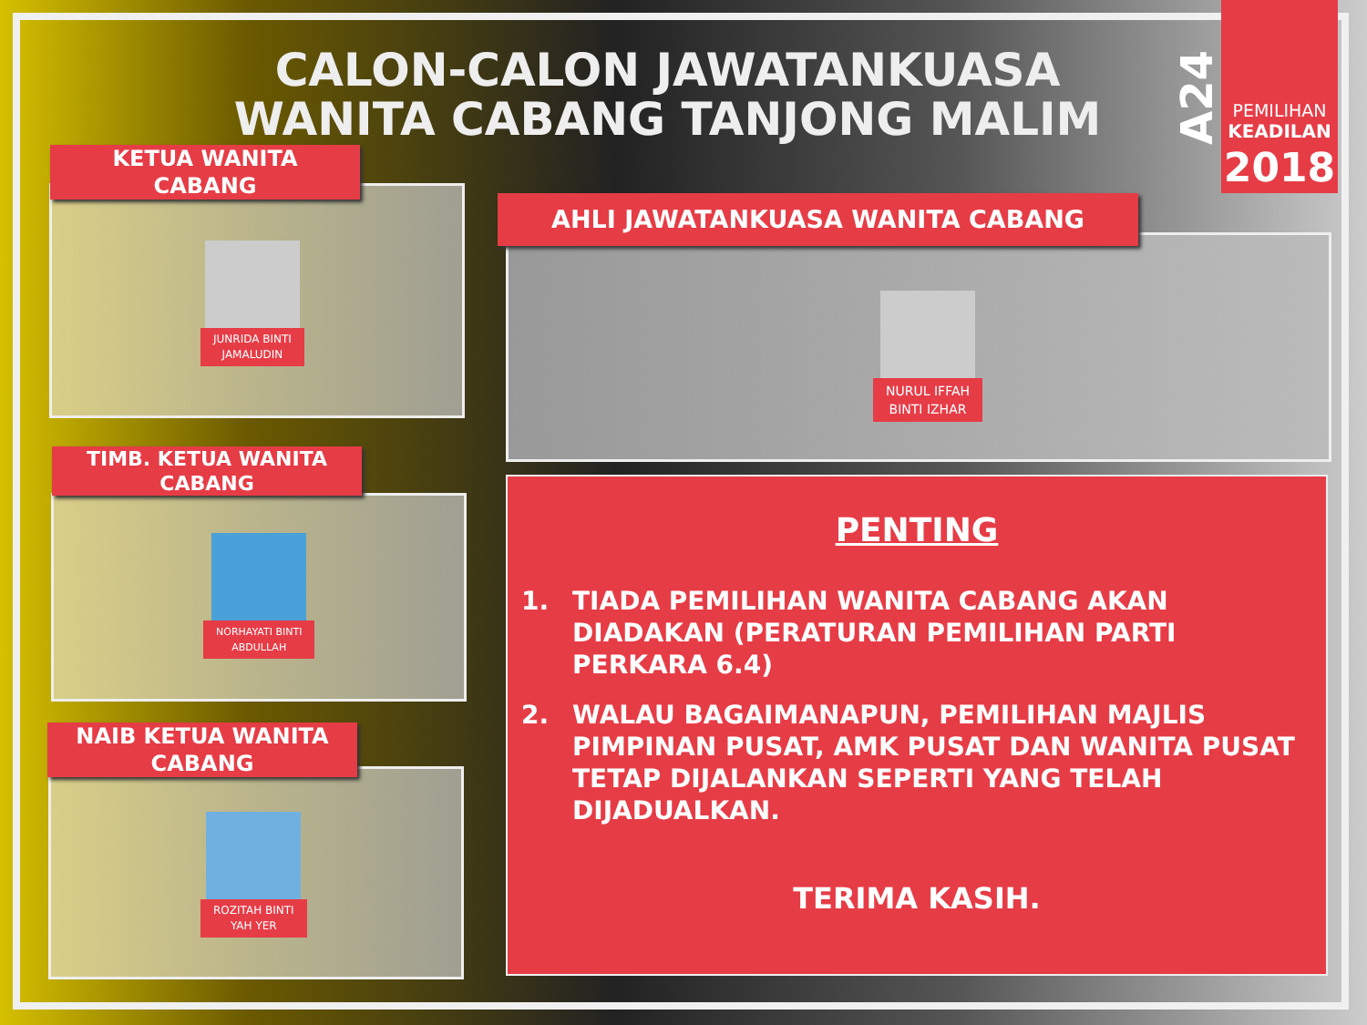CALON-CALON JAWATANKUASA
WANITA CABANG TANJONG MALIM
A24
PEMILIHAN
KEADILAN
2018
KETUA WANITA
CABANG
JUNRIDA BINTI
JAMALUDIN
TIMB. KETUA WANITA
CABANG
NORHAYATI BINTI
ABDULLAH
NAIB KETUA WANITA
CABANG
ROZITAH BINTI
YAH YER
AHLI JAWATANKUASA WANITA CABANG
NURUL IFFAH
BINTI IZHAR
PENTING
1. TIADA PEMILIHAN WANITA CABANG AKAN DIADAKAN (PERATURAN PEMILIHAN PARTI PERKARA 6.4)
2. WALAU BAGAIMANAPUN, PEMILIHAN MAJLIS PIMPINAN PUSAT, AMK PUSAT DAN WANITA PUSAT TETAP DIJALANKAN SEPERTI YANG TELAH DIJADUALKAN.
TERIMA KASIH.